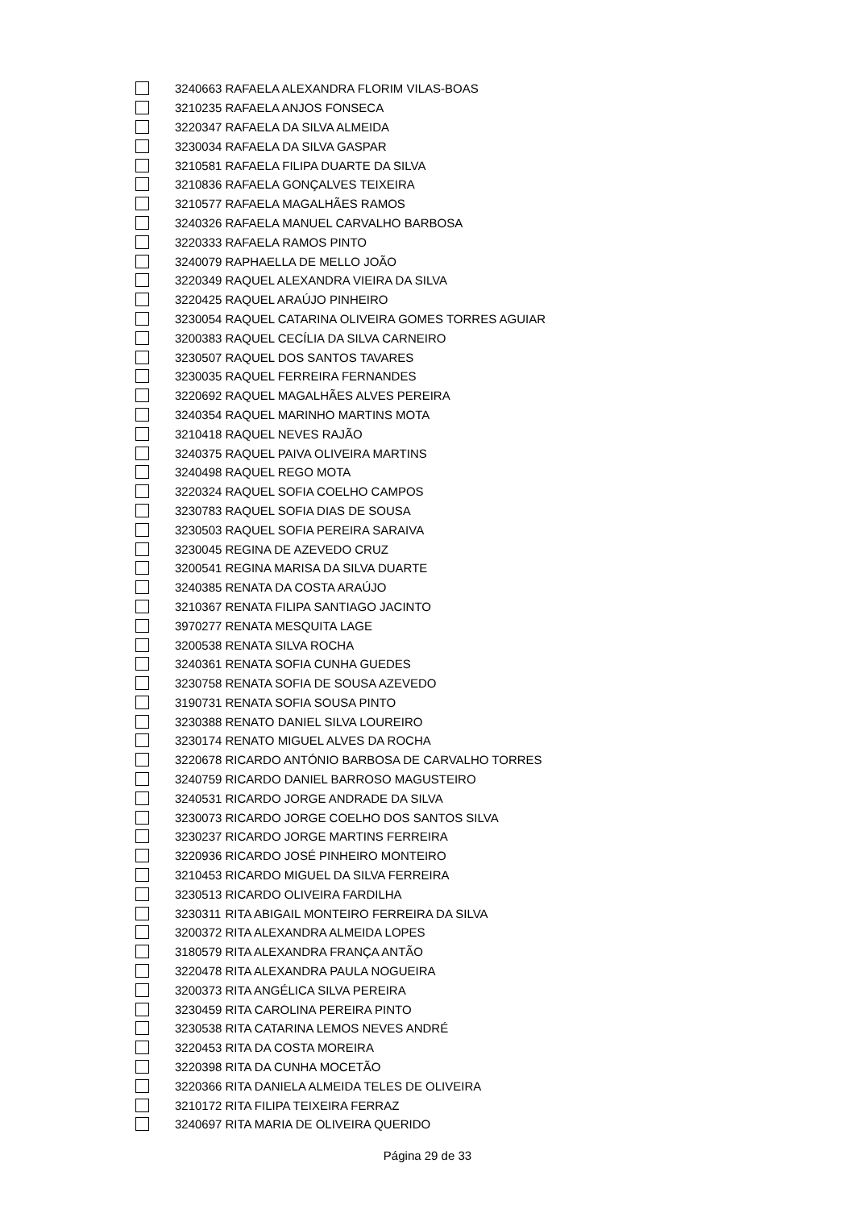| | 3240663 | RAFAELA ALEXANDRA FLORIM VILAS-BOAS |
| | 3210235 | RAFAELA ANJOS FONSECA |
| | 3220347 | RAFAELA DA SILVA ALMEIDA |
| | 3230034 | RAFAELA DA SILVA GASPAR |
| | 3210581 | RAFAELA FILIPA DUARTE DA SILVA |
| | 3210836 | RAFAELA GONÇALVES TEIXEIRA |
| | 3210577 | RAFAELA MAGALHÃES RAMOS |
| | 3240326 | RAFAELA MANUEL CARVALHO BARBOSA |
| | 3220333 | RAFAELA RAMOS PINTO |
| | 3240079 | RAPHAELLA DE MELLO JOÃO |
| | 3220349 | RAQUEL ALEXANDRA VIEIRA DA SILVA |
| | 3220425 | RAQUEL ARAÚJO PINHEIRO |
| | 3230054 | RAQUEL CATARINA OLIVEIRA GOMES TORRES AGUIAR |
| | 3200383 | RAQUEL CECÍLIA DA SILVA CARNEIRO |
| | 3230507 | RAQUEL DOS SANTOS TAVARES |
| | 3230035 | RAQUEL FERREIRA FERNANDES |
| | 3220692 | RAQUEL MAGALHÃES ALVES PEREIRA |
| | 3240354 | RAQUEL MARINHO MARTINS MOTA |
| | 3210418 | RAQUEL NEVES RAJÃO |
| | 3240375 | RAQUEL PAIVA OLIVEIRA MARTINS |
| | 3240498 | RAQUEL REGO MOTA |
| | 3220324 | RAQUEL SOFIA COELHO CAMPOS |
| | 3230783 | RAQUEL SOFIA DIAS DE SOUSA |
| | 3230503 | RAQUEL SOFIA PEREIRA SARAIVA |
| | 3230045 | REGINA DE AZEVEDO CRUZ |
| | 3200541 | REGINA MARISA DA SILVA DUARTE |
| | 3240385 | RENATA DA COSTA ARAÚJO |
| | 3210367 | RENATA FILIPA SANTIAGO JACINTO |
| | 3970277 | RENATA MESQUITA LAGE |
| | 3200538 | RENATA SILVA ROCHA |
| | 3240361 | RENATA SOFIA CUNHA GUEDES |
| | 3230758 | RENATA SOFIA DE SOUSA AZEVEDO |
| | 3190731 | RENATA SOFIA SOUSA PINTO |
| | 3230388 | RENATO DANIEL SILVA LOUREIRO |
| | 3230174 | RENATO MIGUEL ALVES DA ROCHA |
| | 3220678 | RICARDO ANTÓNIO BARBOSA DE CARVALHO TORRES |
| | 3240759 | RICARDO DANIEL BARROSO MAGUSTEIRO |
| | 3240531 | RICARDO JORGE ANDRADE DA SILVA |
| | 3230073 | RICARDO JORGE COELHO DOS SANTOS SILVA |
| | 3230237 | RICARDO JORGE MARTINS FERREIRA |
| | 3220936 | RICARDO JOSÉ PINHEIRO MONTEIRO |
| | 3210453 | RICARDO MIGUEL DA SILVA FERREIRA |
| | 3230513 | RICARDO OLIVEIRA FARDILHA |
| | 3230311 | RITA ABIGAIL MONTEIRO FERREIRA DA SILVA |
| | 3200372 | RITA ALEXANDRA ALMEIDA LOPES |
| | 3180579 | RITA ALEXANDRA FRANÇA ANTÃO |
| | 3220478 | RITA ALEXANDRA PAULA NOGUEIRA |
| | 3200373 | RITA ANGÉLICA SILVA PEREIRA |
| | 3230459 | RITA CAROLINA PEREIRA PINTO |
| | 3230538 | RITA CATARINA LEMOS NEVES ANDRÉ |
| | 3220453 | RITA DA COSTA MOREIRA |
| | 3220398 | RITA DA CUNHA MOCETÃO |
| | 3220366 | RITA DANIELA ALMEIDA TELES DE OLIVEIRA |
| | 3210172 | RITA FILIPA TEIXEIRA FERRAZ |
| | 3240697 | RITA MARIA DE OLIVEIRA QUERIDO |
Página 29 de 33